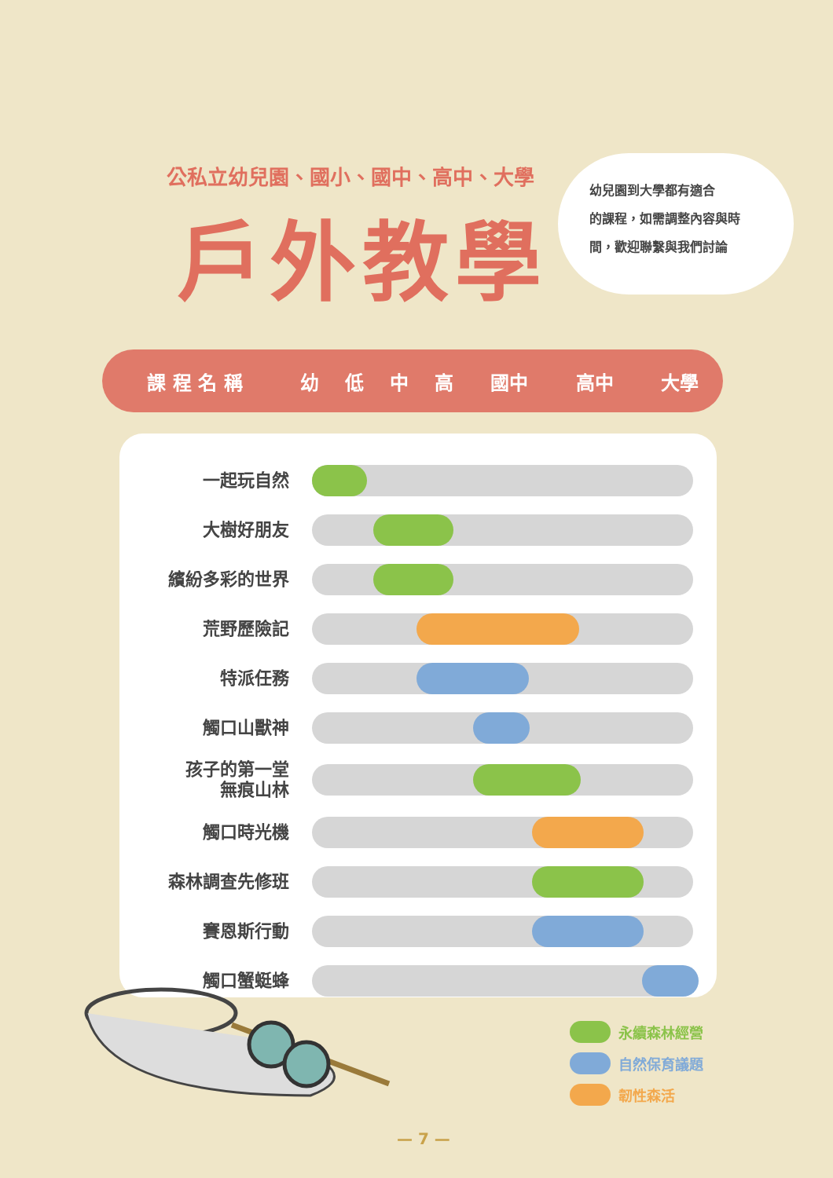公私立幼兒園、國小、國中、高中、大學
戶外教學
幼兒園到大學都有適合
的課程，如需調整內容與時
間，歡迎聯繫與我們討論
| 課 程 名 稱 | 幼 | 低 | 中 | 高 | 國中 | 高中 | 大學 |
| --- | --- | --- | --- | --- | --- | --- | --- |
| 一起玩自然 | |
| 大樹好朋友 | |
| 繽紛多彩的世界 | |
| 荒野歷險記 | |
| 特派任務 | |
| 觸口山獸神 | |
| 孩子的第一堂 無痕山林 | |
| 觸口時光機 | |
| 森林調查先修班 | |
| 賽恩斯行動 | |
| 觸口蟹蜓蜂 | |
永續森林經營
自然保育議題
韌性森活
— 7 —